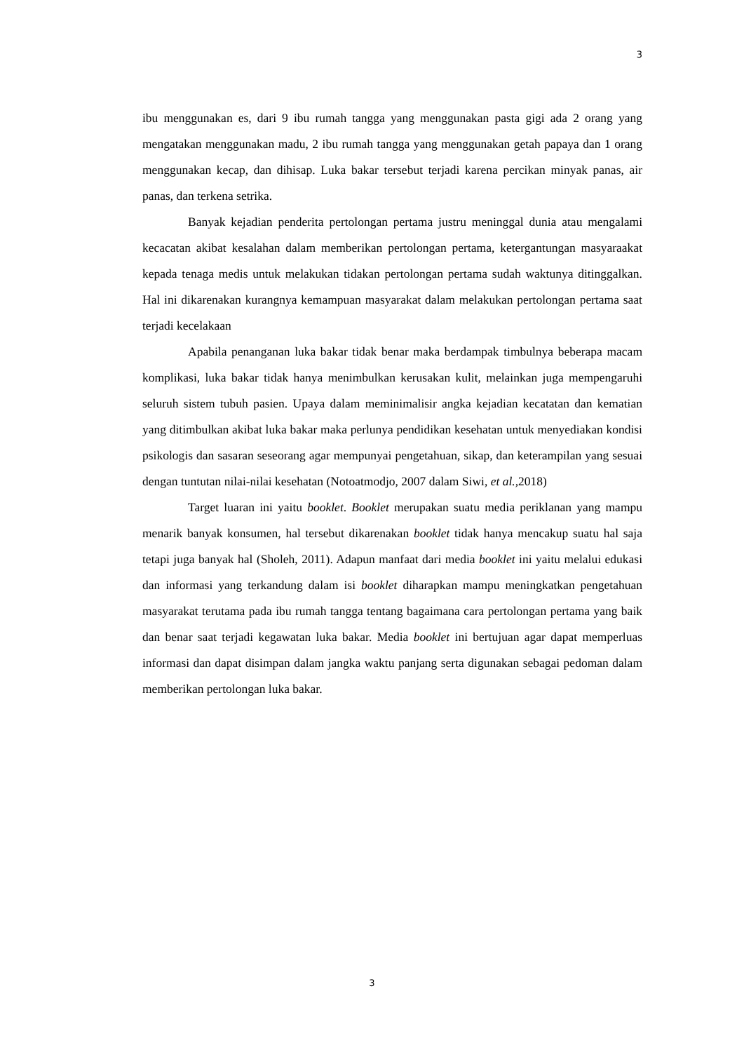3
ibu menggunakan es, dari 9 ibu rumah tangga yang menggunakan pasta gigi ada 2 orang yang mengatakan menggunakan madu, 2 ibu rumah tangga yang menggunakan getah papaya dan 1 orang menggunakan kecap, dan dihisap. Luka bakar tersebut terjadi karena percikan minyak panas, air panas, dan terkena setrika.
Banyak kejadian penderita pertolongan pertama justru meninggal dunia atau mengalami kecacatan akibat kesalahan dalam memberikan pertolongan pertama, ketergantungan masyaraakat kepada tenaga medis untuk melakukan tidakan pertolongan pertama sudah waktunya ditinggalkan. Hal ini dikarenakan kurangnya kemampuan masyarakat dalam melakukan pertolongan pertama saat terjadi kecelakaan
Apabila penanganan luka bakar tidak benar maka berdampak timbulnya beberapa macam komplikasi, luka bakar tidak hanya menimbulkan kerusakan kulit, melainkan juga mempengaruhi seluruh sistem tubuh pasien. Upaya dalam meminimalisir angka kejadian kecatatan dan kematian yang ditimbulkan akibat luka bakar maka perlunya pendidikan kesehatan untuk menyediakan kondisi psikologis dan sasaran seseorang agar mempunyai pengetahuan, sikap, dan keterampilan yang sesuai dengan tuntutan nilai-nilai kesehatan (Notoatmodjo, 2007 dalam Siwi, et al., 2018)
Target luaran ini yaitu booklet. Booklet merupakan suatu media periklanan yang mampu menarik banyak konsumen, hal tersebut dikarenakan booklet tidak hanya mencakup suatu hal saja tetapi juga banyak hal (Sholeh, 2011). Adapun manfaat dari media booklet ini yaitu melalui edukasi dan informasi yang terkandung dalam isi booklet diharapkan mampu meningkatkan pengetahuan masyarakat terutama pada ibu rumah tangga tentang bagaimana cara pertolongan pertama yang baik dan benar saat terjadi kegawatan luka bakar. Media booklet ini bertujuan agar dapat memperluas informasi dan dapat disimpan dalam jangka waktu panjang serta digunakan sebagai pedoman dalam memberikan pertolongan luka bakar.
3